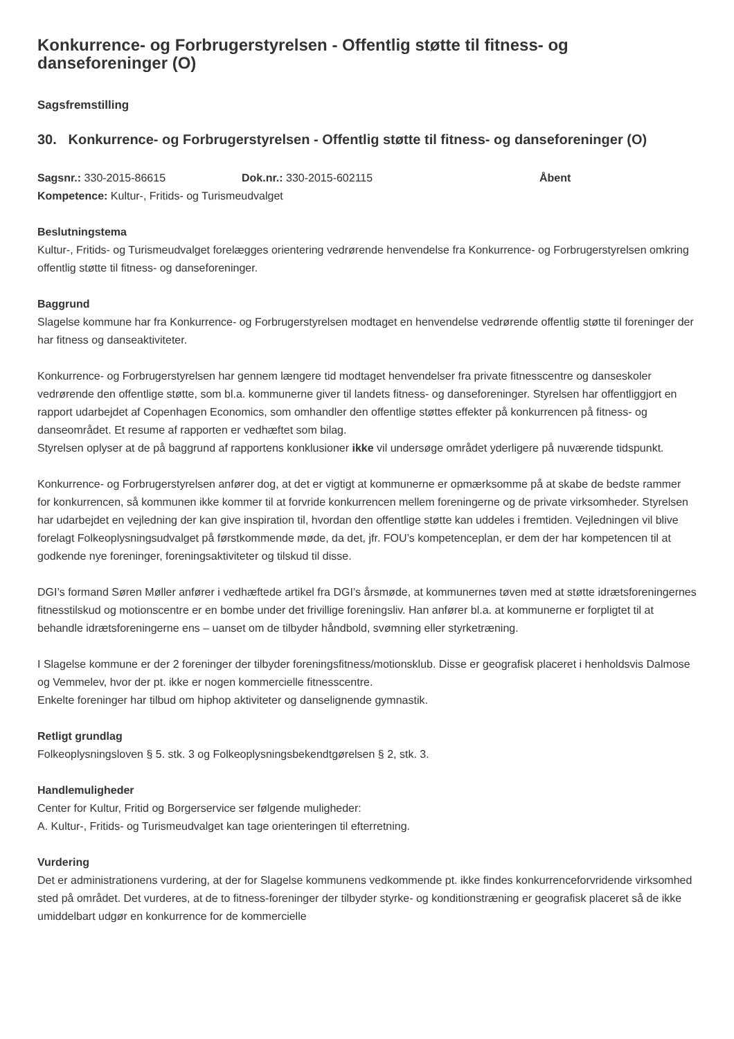Konkurrence- og Forbrugerstyrelsen - Offentlig støtte til fitness- og danseforeninger (O)
Sagsfremstilling
30. Konkurrence- og Forbrugerstyrelsen - Offentlig støtte til fitness- og danseforeninger (O)
Sagsnr.: 330-2015-86615 Dok.nr.: 330-2015-602115 Åbent
Kompetence: Kultur-, Fritids- og Turismeudvalget
Beslutningstema
Kultur-, Fritids- og Turismeudvalget forelægges orientering vedrørende henvendelse fra Konkurrence- og Forbrugerstyrelsen omkring offentlig støtte til fitness- og danseforeninger.
Baggrund
Slagelse kommune har fra Konkurrence- og Forbrugerstyrelsen modtaget en henvendelse vedrørende offentlig støtte til foreninger der har fitness og danseaktiviteter.
Konkurrence- og Forbrugerstyrelsen har gennem længere tid modtaget henvendelser fra private fitnesscentre og danseskoler vedrørende den offentlige støtte, som bl.a. kommunerne giver til landets fitness- og danseforeninger. Styrelsen har offentliggjort en rapport udarbejdet af Copenhagen Economics, som omhandler den offentlige støttes effekter på konkurrencen på fitness- og danseområdet. Et resume af rapporten er vedhæftet som bilag.
Styrelsen oplyser at de på baggrund af rapportens konklusioner ikke vil undersøge området yderligere på nuværende tidspunkt.
Konkurrence- og Forbrugerstyrelsen anfører dog, at det er vigtigt at kommunerne er opmærksomme på at skabe de bedste rammer for konkurrencen, så kommunen ikke kommer til at forvride konkurrencen mellem foreningerne og de private virksomheder. Styrelsen har udarbejdet en vejledning der kan give inspiration til, hvordan den offentlige støtte kan uddeles i fremtiden. Vejledningen vil blive forelagt Folkeoplysningsudvalget på førstkommende møde, da det, jfr. FOU’s kompetenceplan, er dem der har kompetencen til at godkende nye foreninger, foreningsaktiviteter og tilskud til disse.
DGI’s formand Søren Møller anfører i vedhæftede artikel fra DGI’s årsmøde, at kommunernes tøven med at støtte idrætsforeningernes fitnesstilskud og motionscentre er en bombe under det frivillige foreningsliv. Han anfører bl.a. at kommunerne er forpligtet til at behandle idrætsforeningerne ens – uanset om de tilbyder håndbold, svømning eller styrketræning.
I Slagelse kommune er der 2 foreninger der tilbyder foreningsfitness/motionsklub. Disse er geografisk placeret i henholdsvis Dalmose og Vemmelev, hvor der pt. ikke er nogen kommercielle fitnesscentre.
Enkelte foreninger har tilbud om hiphop aktiviteter og danselignende gymnastik.
Retligt grundlag
Folkeoplysningsloven § 5. stk. 3 og Folkeoplysningsbekendtgørelsen § 2, stk. 3.
Handlemuligheder
Center for Kultur, Fritid og Borgerservice ser følgende muligheder:
A. Kultur-, Fritids- og Turismeudvalget kan tage orienteringen til efterretning.
Vurdering
Det er administrationens vurdering, at der for Slagelse kommunens vedkommende pt. ikke findes konkurrenceforvridende virksomhed sted på området. Det vurderes, at de to fitness-foreninger der tilbyder styrke- og konditionstræning er geografisk placeret så de ikke umiddelbart udgør en konkurrence for de kommercielle